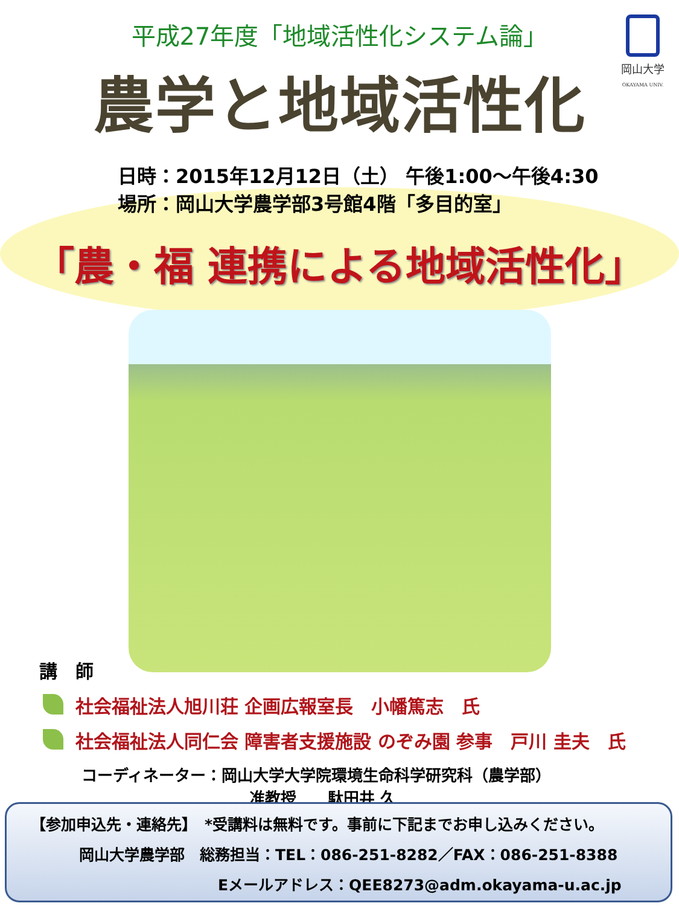岡山大学
OKAYAMA UNIV.
平成27年度「地域活性化システム論」
農学と地域活性化
日時：2015年12月12日（土） 午後1:00～午後4:30
場所：岡山大学農学部3号館4階「多目的室」
「農・福 連携による地域活性化」
講　師
社会福祉法人旭川荘 企画広報室長　小幡篤志　氏
社会福祉法人同仁会 障害者支援施設 のぞみ園 参事　戸川 圭夫　氏
コーディネーター：岡山大学大学院環境生命科学研究科（農学部）
准教授　　駄田井 久
【参加申込先・連絡先】　*受講料は無料です。事前に下記までお申し込みください。
岡山大学農学部　総務担当：TEL：086-251-8282／FAX：086-251-8388
Eメールアドレス：QEE8273@adm.okayama-u.ac.jp